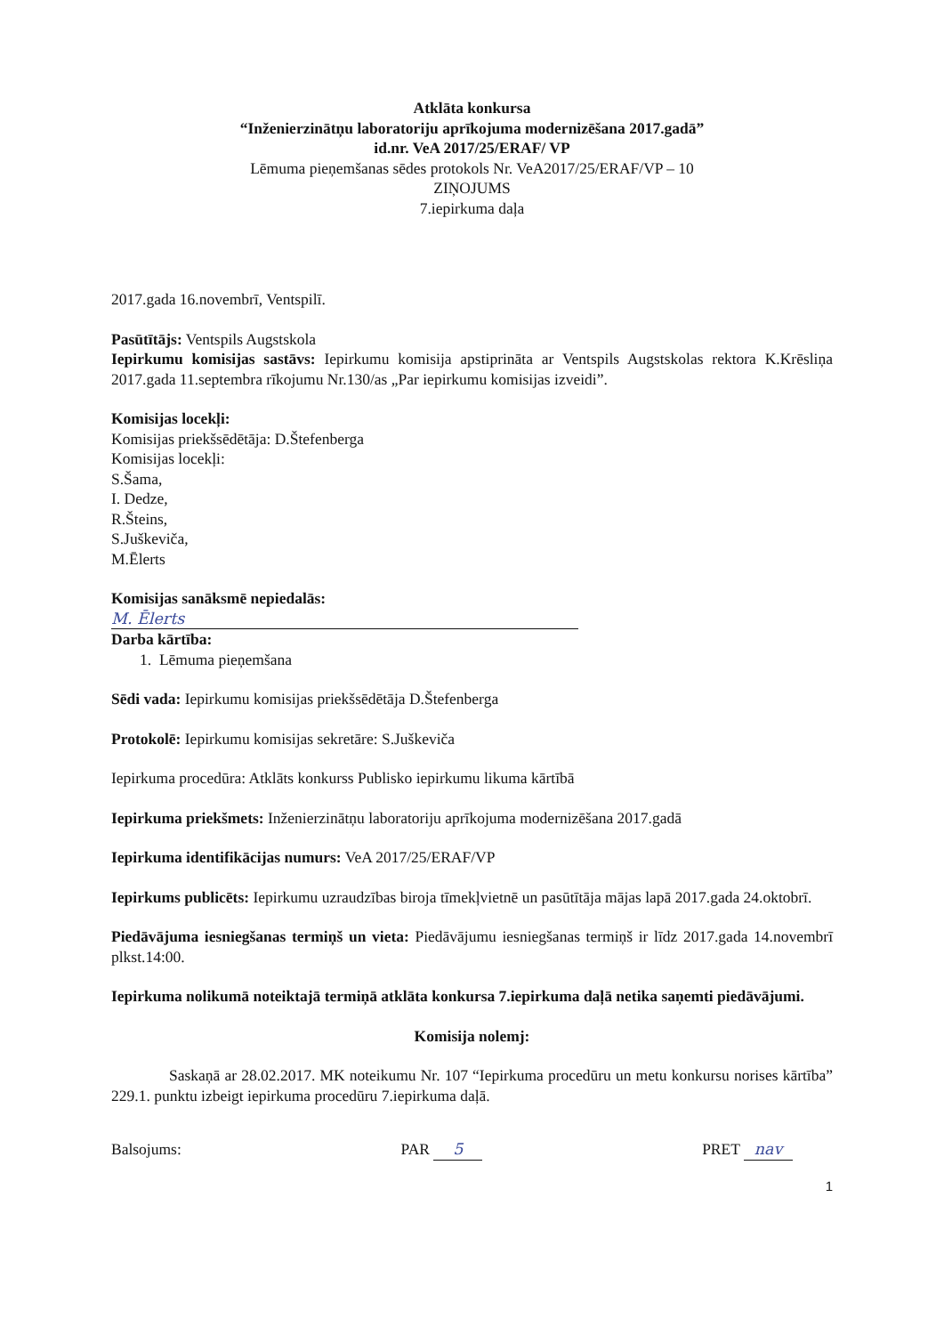Atklāta konkursa
“Inženierzinātņu laboratoriju aprīkojuma modernizēšana 2017.gadā”
id.nr. VeA 2017/25/ERAF/ VP
Lēmuma pieņemšanas sēdes protokols Nr. VeA2017/25/ERAF/VP – 10
ZIŅOJUMS
7.iepirkuma daļa
2017.gada 16.novembrī, Ventspilī.
Pasūtītājs: Ventspils Augstskola
Iepirkumu komisijas sastāvs: Iepirkumu komisija apstiprināta ar Ventspils Augstskolas rektora K.Krēsliņa 2017.gada 11.septembra rīkojumu Nr.130/as „Par iepirkumu komisijas izveidi”.
Komisijas locekļi:
Komisijas priekšsēdētāja: D.Štefenberga
Komisijas locekļi:
S.Šama,
I. Dedze,
R.Šteins,
S.Juškeviča,
M.Ēlerts
Komisijas sanāksmē nepiedalās:
M. Ēlerts
Darba kārtība:
1. Lēmuma pieņemšana
Sēdi vada: Iepirkumu komisijas priekšsēdētāja D.Štefenberga
Protokolē: Iepirkumu komisijas sekretāre: S.Juškeviča
Iepirkuma procedūra: Atklāts konkurss Publisko iepirkumu likuma kārtībā
Iepirkuma priekšmets: Inženierzinātņu laboratoriju aprīkojuma modernizēšana 2017.gadā
Iepirkuma identifikācijas numurs: VeA 2017/25/ERAF/VP
Iepirkums publicēts: Iepirkumu uzraudzības biroja tīmekļvietnē un pasūtītāja mājas lapā 2017.gada 24.oktobrī.
Piedāvājuma iesniegšanas termiņš un vieta: Piedāvājumu iesniegšanas termiņš ir līdz 2017.gada 14.novembrī plkst.14:00.
Iepirkuma nolikumā noteiktajā termiņā atklāta konkursa 7.iepirkuma daļā netika saņemti piedāvājumi.
Komisija nolemj:
Saskaņā ar 28.02.2017. MK noteikumu Nr. 107 “Iepirkuma procedūru un metu konkursu norises kārtība” 229.1. punktu izbeigt iepirkuma procedūru 7.iepirkuma daļā.
Balsojums: PAR 5 PRET nav
1